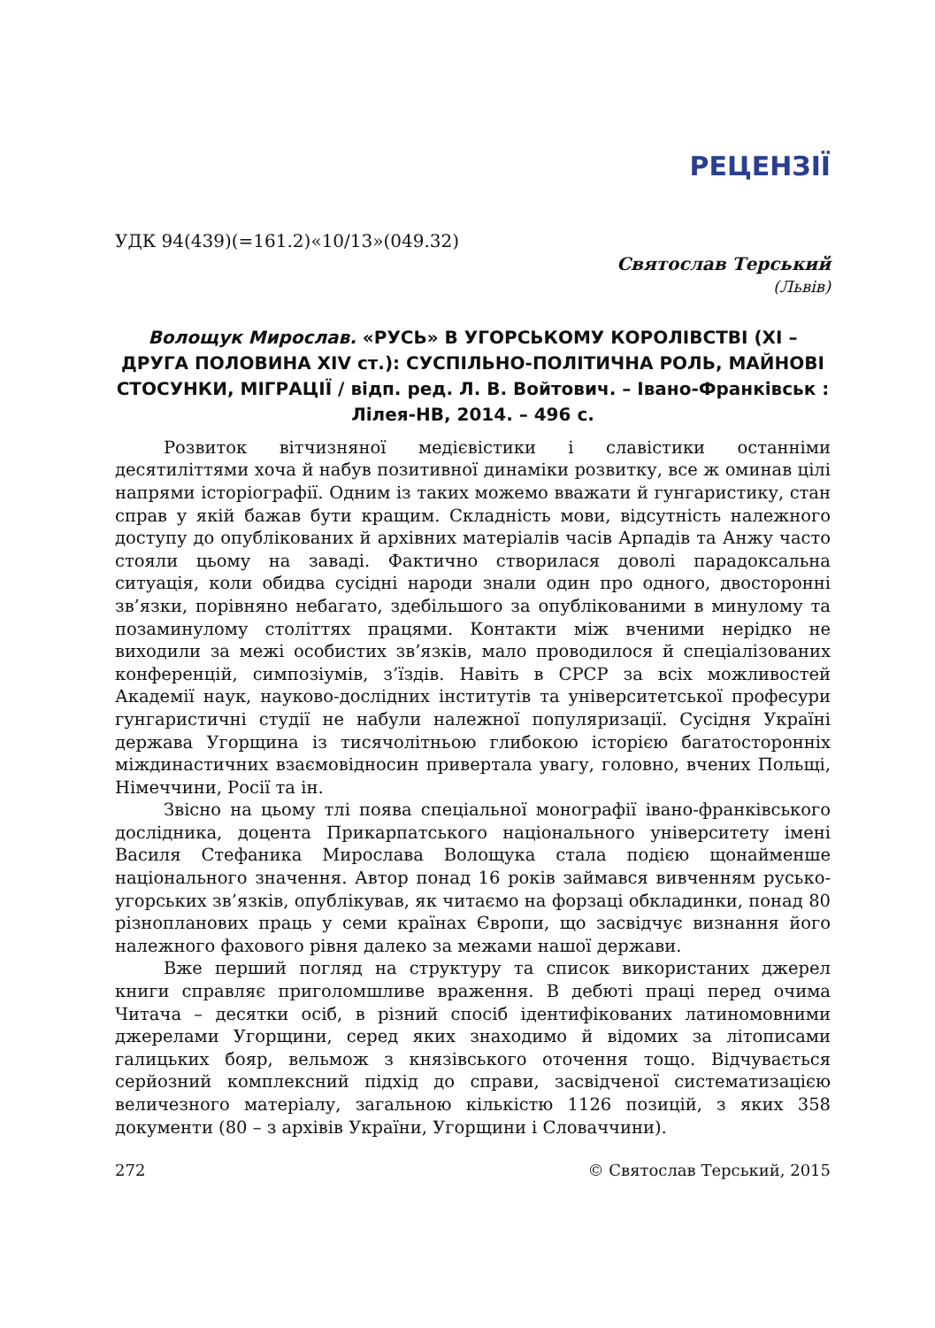РЕЦЕНЗІЇ
УДК 94(439)(=161.2)«10/13»(049.32)
Святослав Терський
(Львів)
Волощук Мирослав. «РУСЬ» В УГОРСЬКОМУ КОРОЛІВСТВІ (XI – ДРУГА ПОЛОВИНА XIV ст.): СУСПІЛЬНО-ПОЛІТИЧНА РОЛЬ, МАЙНОВІ СТОСУНКИ, МІГРАЦІЇ / відп. ред. Л. В. Войтович. – Івано-Франківськ : Лілея-НВ, 2014. – 496 с.
Розвиток вітчизняної медієвістики і славістики останніми десятиліттями хоча й набув позитивної динаміки розвитку, все ж оминав цілі напрями історіографії. Одним із таких можемо вважати й гунгаристику, стан справ у якій бажав бути кращим. Складність мови, відсутність належного доступу до опублікованих й архівних матеріалів часів Арпадів та Анжу часто стояли цьому на заваді. Фактично створилася доволі парадоксальна ситуація, коли обидва сусідні народи знали один про одного, двосторонні зв’язки, порівняно небагато, здебільшого за опублікованими в минулому та позаминулому століттях працями. Контакти між вченими нерідко не виходили за межі особистих зв’язків, мало проводилося й спеціалізованих конференцій, симпозіумів, з’їздів. Навіть в СРСР за всіх можливостей Академії наук, науково-дослідних інститутів та університетської професури гунгаристичні студії не набули належної популяризації. Сусідня Україні держава Угорщина із тисячолітньою глибокою історією багатосторонніх міждинастичних взаємовідносин привертала увагу, головно, вчених Польщі, Німеччини, Росії та ін.
Звісно на цьому тлі поява спеціальної монографії івано-франківського дослідника, доцента Прикарпатського національного університету імені Василя Стефаника Мирослава Волощука стала подією щонайменше національного значення. Автор понад 16 років займався вивченням русько-угорських зв’язків, опублікував, як читаємо на форзаці обкладинки, понад 80 різнопланових праць у семи країнах Європи, що засвідчує визнання його належного фахового рівня далеко за межами нашої держави.
Вже перший погляд на структуру та список використаних джерел книги справляє приголомшливе враження. В дебюті праці перед очима Читача – десятки осіб, в різний спосіб ідентифікованих латиномовними джерелами Угорщини, серед яких знаходимо й відомих за літописами галицьких бояр, вельмож з князівського оточення тощо. Відчувається серйозний комплексний підхід до справи, засвідченої систематизацією величезного матеріалу, загальною кількістю 1126 позицій, з яких 358 документи (80 – з архівів України, Угорщини і Словаччини).
272 © Святослав Терський, 2015